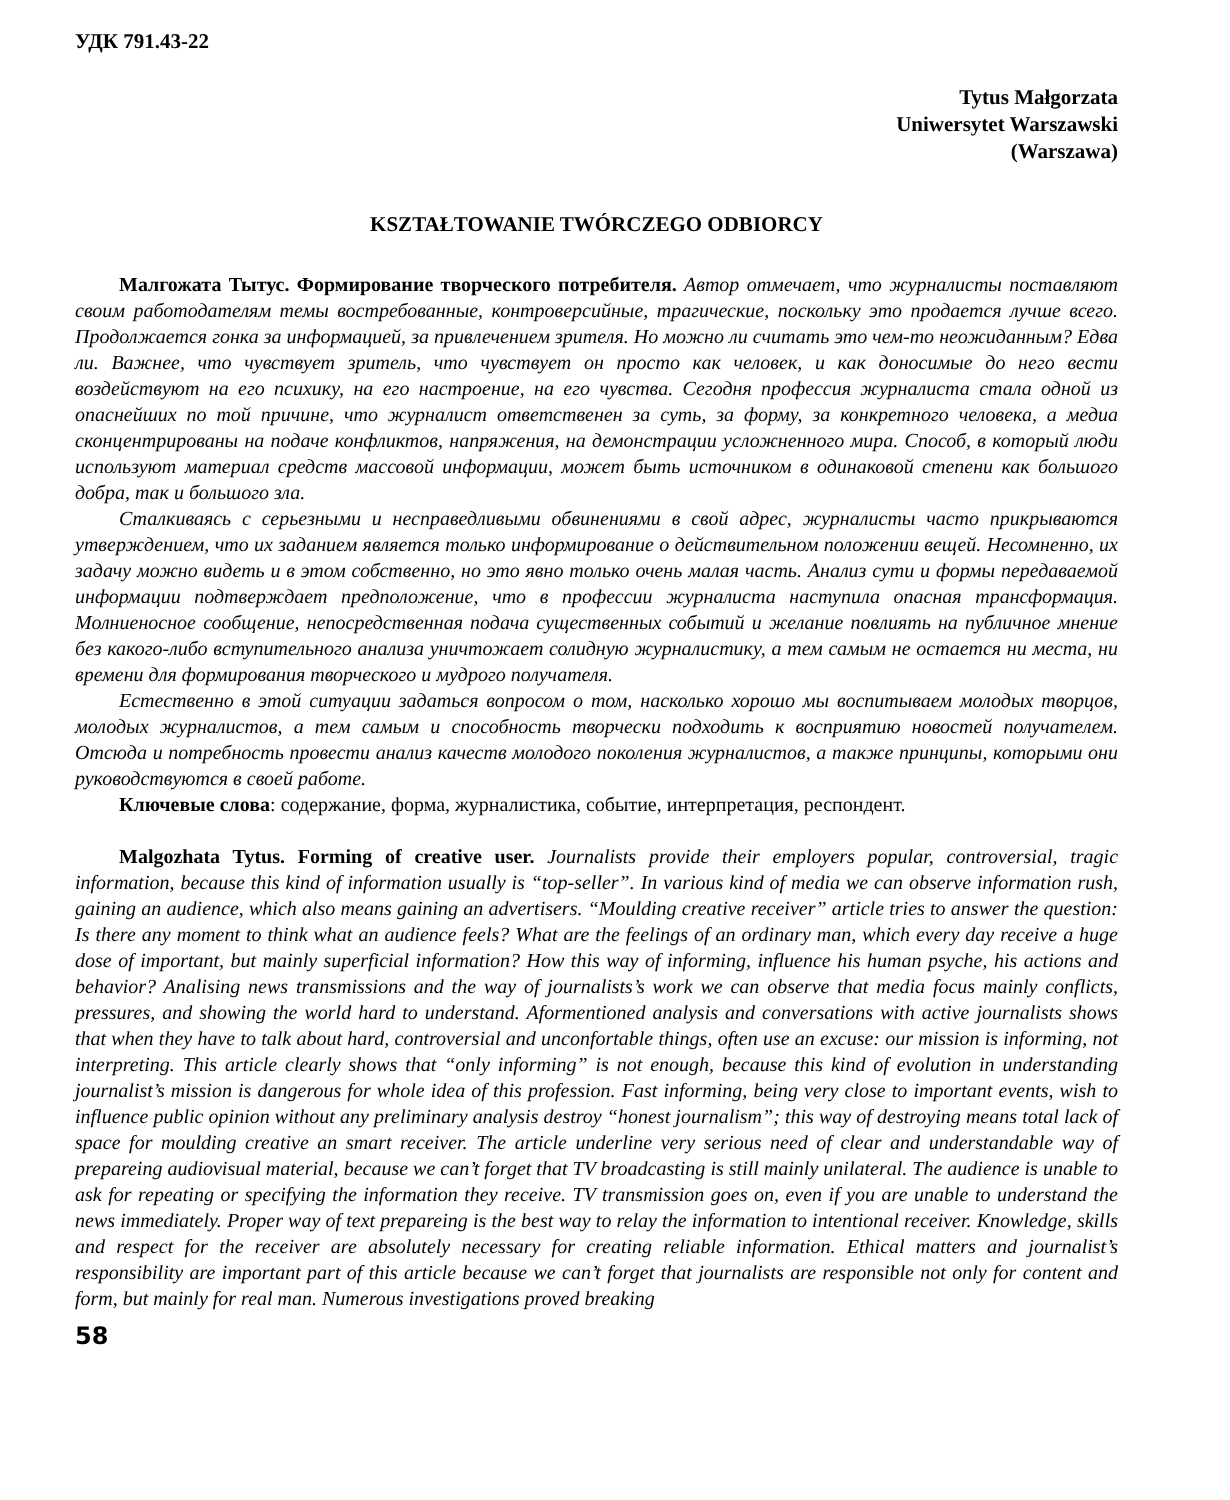УДК 791.43-22
Tytus Małgorzata
Uniwersytet Warszawski
(Warszawa)
KSZTAŁTOWANIE TWÓRCZEGO ODBIORCY
Малгожата Тытус. Формирование творческого потребителя. Автор отмечает, что журналисты поставляют своим работодателям темы востребованные, контроверсийные, трагические, поскольку это продается лучше всего. Продолжается гонка за информацией, за привлечением зрителя. Но можно ли считать это чем-то неожиданным? Едва ли. Важнее, что чувствует зритель, что чувствует он просто как человек, и как доносимые до него вести воздействуют на его психику, на его настроение, на его чувства. Сегодня профессия журналиста стала одной из опаснейших по той причине, что журналист ответственен за суть, за форму, за конкретного человека, а медиа сконцентрированы на подаче конфликтов, напряжения, на демонстрации усложненного мира. Способ, в который люди используют материал средств массовой информации, может быть источником в одинаковой степени как большого добра, так и большого зла.
Сталкиваясь с серьезными и несправедливыми обвинениями в свой адрес, журналисты часто прикрываются утверждением, что их заданием является только информирование о действительном положении вещей. Несомненно, их задачу можно видеть и в этом собственно, но это явно только очень малая часть. Анализ сути и формы передаваемой информации подтверждает предположение, что в профессии журналиста наступила опасная трансформация. Молниеносное сообщение, непосредственная подача существенных событий и желание повлиять на публичное мнение без какого-либо вступительного анализа уничтожает солидную журналистику, а тем самым не остается ни места, ни времени для формирования творческого и мудрого получателя.
Естественно в этой ситуации задаться вопросом о том, насколько хорошо мы воспитываем молодых творцов, молодых журналистов, а тем самым и способность творчески подходить к восприятию новостей получателем. Отсюда и потребность провести анализ качеств молодого поколения журналистов, а также принципы, которыми они руководствуются в своей работе.
Ключевые слова: содержание, форма, журналистика, событие, интерпретация, респондент.
Malgozhata Tytus. Forming of creative user. Journalists provide their employers popular, controversial, tragic information, because this kind of information usually is “top-seller”. In various kind of media we can observe information rush, gaining an audience, which also means gaining an advertisers. “Moulding creative receiver” article tries to answer the question: Is there any moment to think what an audience feels? What are the feelings of an ordinary man, which every day receive a huge dose of important, but mainly superficial information? How this way of informing, influence his human psyche, his actions and behavior? Analising news transmissions and the way of journalists’s work we can observe that media focus mainly conflicts, pressures, and showing the world hard to understand. Aformentioned analysis and conversations with active journalists shows that when they have to talk about hard, controversial and unconfortable things, often use an excuse: our mission is informing, not interpreting. This article clearly shows that “only informing” is not enough, because this kind of evolution in understanding journalist’s mission is dangerous for whole idea of this profession. Fast informing, being very close to important events, wish to influence public opinion without any preliminary analysis destroy “honest journalism”; this way of destroying means total lack of space for moulding creative an smart receiver. The article underline very serious need of clear and understandable way of prepareing audiovisual material, because we can’t forget that TV broadcasting is still mainly unilateral. The audience is unable to ask for repeating or specifying the information they receive. TV transmission goes on, even if you are unable to understand the news immediately. Proper way of text prepareing is the best way to relay the information to intentional receiver. Knowledge, skills and respect for the receiver are absolutely necessary for creating reliable information. Ethical matters and journalist’s responsibility are important part of this article because we can’t forget that journalists are responsible not only for content and form, but mainly for real man. Numerous investigations proved breaking
58